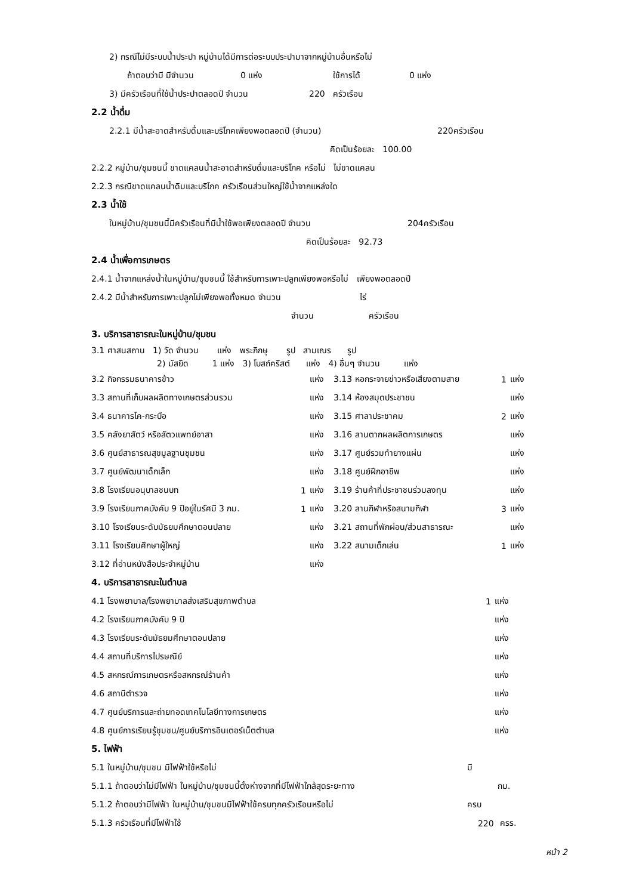2) กรณีไม่มีระบบน้ำประปา หมู่บ้านได้มีการต่อระบบประปามาจากหมู่บ้านอื่นหรือไม่
ถ้าตอบว่ามี มีจำนวน 0 แห่ง ใช้การได้ 0 แห่ง
3) มีครัวเรือนที่ใช้น้ำประปาตลอดปี จำนวน 220 ครัวเรือน
2.2 น้ำดื่ม
2.2.1 มีน้ำสะอาดสำหรับดื่มและบริโภคเพียงพอตลอดปี (จำนวน) 220ครัวเรือน
คิดเป็นร้อยละ 100.00
2.2.2 หมู่บ้าน/ชุมชนนี้ ขาดแคลนน้ำสะอาดสำหรับดื่มและบริโภค หรือไม่ ไม่ขาดแคลน
2.2.3 กรณีขาดแคลนน้ำดิมและบริโภค ครัวเรือนส่วนใหญ่ใช้น้ำจากแหล่งใด
2.3 น้ำใช้
ในหมู่บ้าน/ชุมชนนี้มีครัวเรือนที่มีน้ำใช้พอเพียงตลอดปี จำนวน 204ครัวเรือน
คิดเป็นร้อยละ 92.73
2.4 น้ำเพื่อการเกษตร
2.4.1 น้ำจากแหล่งน้ำในหมู่บ้าน/ชุมชนนี้ ใช้สำหรับการเพาะปลูกเพียงพอหรือไม่ เพียงพอตลอดปี
2.4.2 มีน้ำสำหรับการเพาะปลูกไม่เพียงพอทั้งหมด จำนวน ไร่
จำนวน ครัวเรือน
3. บริการสาธารณะในหมู่บ้าน/ชุมชน
3.1 ศาสนสถาน 1) วัด จำนวน แห่ง พระภิกษุ รูป สามเณร รูป
2) มัสยิด 1 แห่ง 3) โบสถ์คริสต์ แห่ง 4) อื่นๆ จำนวน แห่ง
| 3.2 กิจกรรมธนาคารข้าว | | แห่ง | 3.13 หอกระจายข่าวหรือเสียงตามสาย | 1 | แห่ง |
| 3.3 สถานที่เก็บผลผลิตทางเกษตรส่วนรวม | | แห่ง | 3.14 ห้องสมุดประชาชน | | แห่ง |
| 3.4 ธนาคารโค-กระบือ | | แห่ง | 3.15 ศาลาประชาคม | 2 | แห่ง |
| 3.5 คลังยาสัตว์ หรือสัตวแพทย์อาสา | | แห่ง | 3.16 ลานตากผลผลิตการเกษตร | | แห่ง |
| 3.6 ศูนย์สาธารณสุขมูลฐานชุมชน | | แห่ง | 3.17 ศูนย์รวมทำยางแผ่น | | แห่ง |
| 3.7 ศูนย์พัฒนาเด็กเล็ก | | แห่ง | 3.18 ศูนย์ฝึกอาชีพ | | แห่ง |
| 3.8 โรงเรียนอนุบาลชนบท | 1 | แห่ง | 3.19 ร้านค้าที่ประชาชนร่วมลงทุน | | แห่ง |
| 3.9 โรงเรียนภาคบังคับ 9 ปีอยู่ในรัศมี 3 กม. | 1 | แห่ง | 3.20 ลานกีฬาหรือสนามกีฬา | 3 | แห่ง |
| 3.10 โรงเรียนระดับมัธยมศึกษาตอนปลาย | | แห่ง | 3.21 สถานที่พักผ่อน/ส่วนสาธารณะ | | แห่ง |
| 3.11 โรงเรียนศึกษาผู้ใหญ่ | | แห่ง | 3.22 สนามเด็กเล่น | 1 | แห่ง |
| 3.12 ที่อ่านหนังสือประจำหมู่บ้าน | | แห่ง | | | |
4. บริการสาธารณะในตำบล
| 4.1 โรงพยาบาล/โรงพยาบาลส่งเสริมสุขภาพตำบล | 1 | แห่ง |
| 4.2 โรงเรียนภาคบังคับ 9 ปี | | แห่ง |
| 4.3 โรงเรียนระดับมัธยมศึกษาตอนปลาย | | แห่ง |
| 4.4 สถานที่บริการไปรษณีย์ | | แห่ง |
| 4.5 สหกรณ์การเกษตรหรือสหกรณ์ร้านค้า | | แห่ง |
| 4.6 สถานีตำรวจ | | แห่ง |
| 4.7 ศูนย์บริการและถ่ายทอดเทคโนโลยีทางการเกษตร | | แห่ง |
| 4.8 ศูนย์การเรียนรู้ชุมชน/ศูนย์บริการอินเตอร์เน็ตตำบล | | แห่ง |
5. ไฟฟ้า
| 5.1 ในหมู่บ้าน/ชุมชน มีไฟฟ้าใช้หรือไม่ | มี | |
| 5.1.1 ถ้าตอบว่าไม่มีไฟฟ้า ในหมู่บ้าน/ชุมชนนี้ตั้งห่างจากที่มีไฟฟ้าใกล้สุดระยะทาง | | กม. |
| 5.1.2 ถ้าตอบว่ามีไฟฟ้า ในหมู่บ้าน/ชุมชนมีไฟฟ้าใช้ครบทุกครัวเรือนหรือไม่ | ครบ | |
| 5.1.3 ครัวเรือนที่มีไฟฟ้าใช้ | 220 | ครร. |
หน้า 2